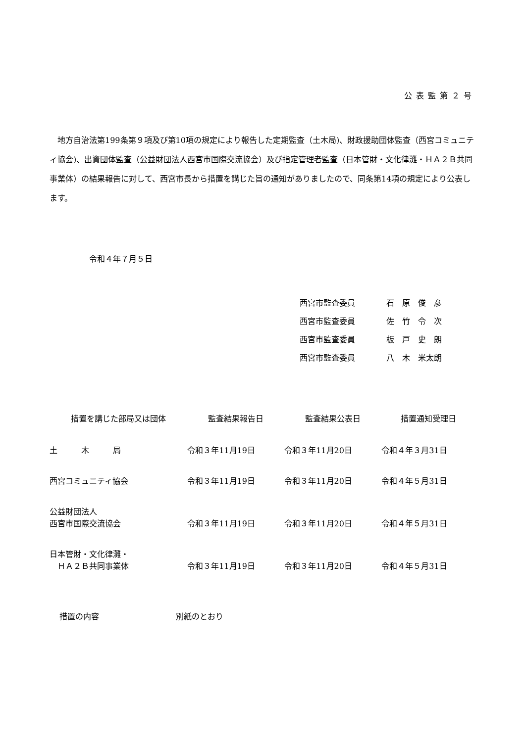公表監第２号
地方自治法第199条第９項及び第10項の規定により報告した定期監査（土木局)、財政援助団体監査（西宮コミュニティ協会)、出資団体監査（公益財団法人西宮市国際交流協会）及び指定管理者監査（日本管財・文化律灘・ＨＡ２Ｂ共同事業体）の結果報告に対して、西宮市長から措置を講じた旨の通知がありましたので、同条第14項の規定により公表します。
令和４年７月５日
西宮市監査委員 石　原　俊　彦
西宮市監査委員 佐　竹　令　次
西宮市監査委員 板　戸　史　朗
西宮市監査委員 八　木　米太朗
| 措置を講じた部局又は団体 | 監査結果報告日 | 監査結果公表日 | 措置通知受理日 |
| --- | --- | --- | --- |
| 土 木 局 | 令和３年11月19日 | 令和３年11月20日 | 令和４年３月31日 |
| 西宮コミュニティ協会 | 令和３年11月19日 | 令和３年11月20日 | 令和４年５月31日 |
| 公益財団法人 西宮市国際交流協会 | 令和３年11月19日 | 令和３年11月20日 | 令和４年５月31日 |
| 日本管財・文化律灘・ ＨＡ２Ｂ共同事業体 | 令和３年11月19日 | 令和３年11月20日 | 令和４年５月31日 |
措置の内容 別紙のとおり